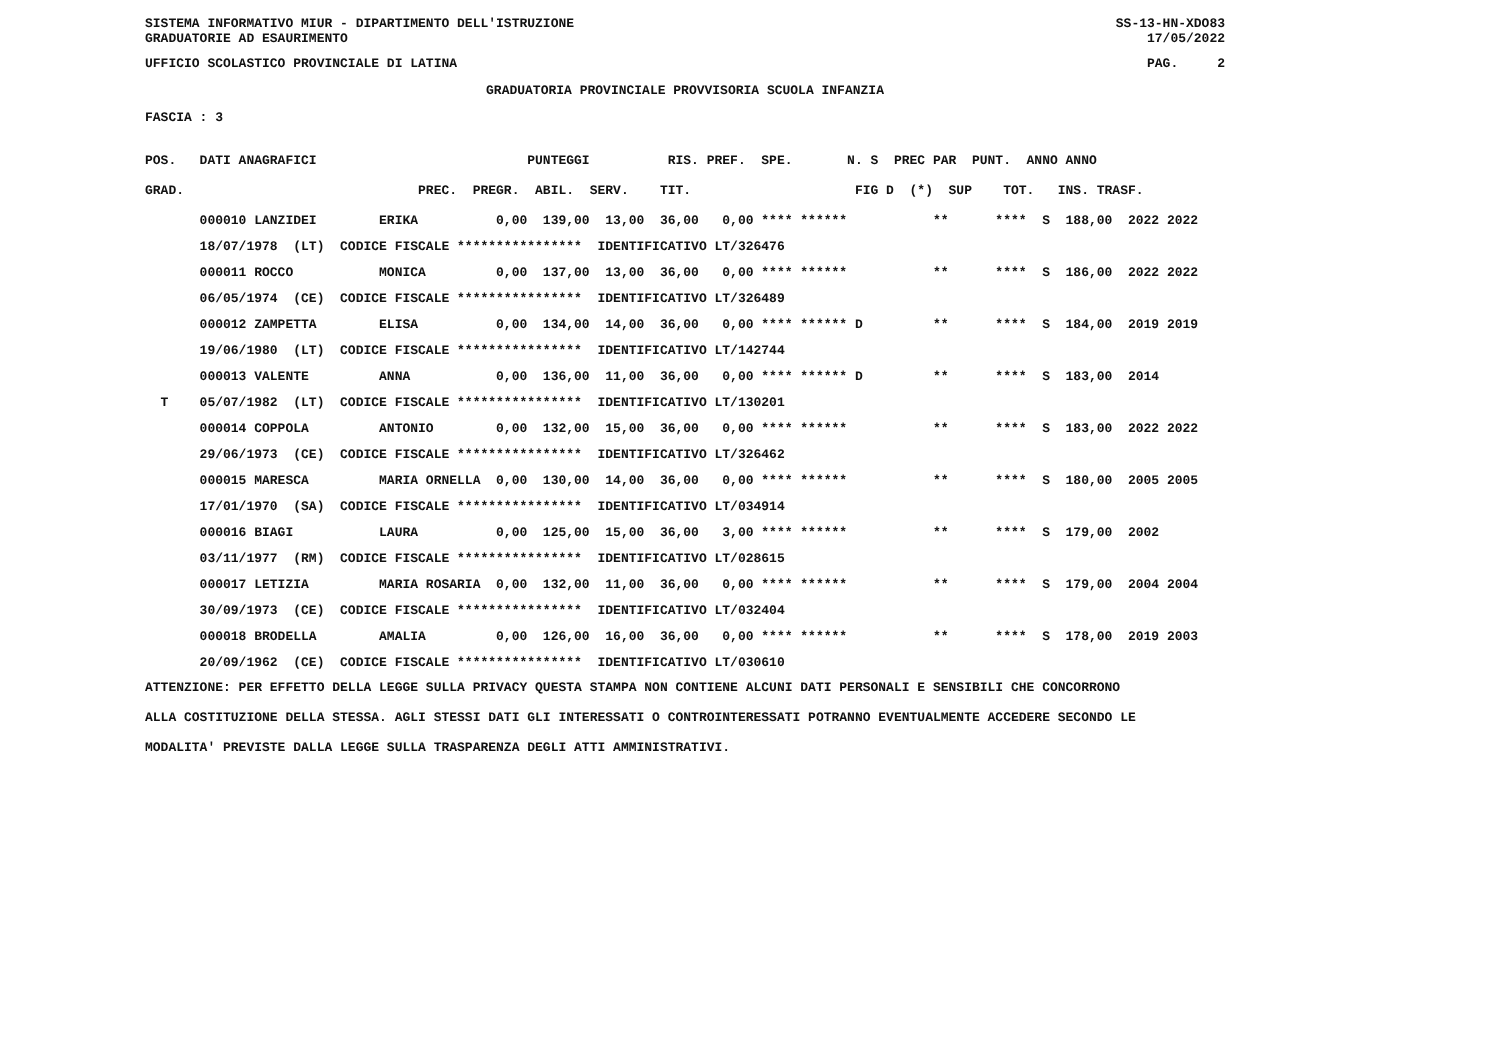SISTEMA INFORMATIVO MIUR - DIPARTIMENTO DELL'ISTRUZIONE SS-13-HN-XDO83
GRADUATORIE AD ESAURIMENTO 17/05/2022
UFFICIO SCOLASTICO PROVINCIALE DI LATINA PAG. 2
GRADUATORIA PROVINCIALE PROVVISORIA SCUOLA INFANZIA
FASCIA : 3
| POS. DATI ANAGRAFICI PUNTEGGI RIS. PREF. SPE. N. S PREC PAR PUNT. ANNO ANNO |
| --- |
| GRAD. PREC. PREGR. ABIL. SERV. TIT. FIG D (*) SUP TOT. INS. TRASF. |
| 000010 LANZIDEI ERIKA 0,00 139,00 13,00 36,00 0,00 **** ****** ** **** S 188,00 2022 2022 |
| 18/07/1978 (LT) CODICE FISCALE **************** IDENTIFICATIVO LT/326476 |
| 000011 ROCCO MONICA 0,00 137,00 13,00 36,00 0,00 **** ****** ** **** S 186,00 2022 2022 |
| 06/05/1974 (CE) CODICE FISCALE **************** IDENTIFICATIVO LT/326489 |
| 000012 ZAMPETTA ELISA 0,00 134,00 14,00 36,00 0,00 **** ****** D ** **** S 184,00 2019 2019 |
| 19/06/1980 (LT) CODICE FISCALE **************** IDENTIFICATIVO LT/142744 |
| 000013 VALENTE ANNA 0,00 136,00 11,00 36,00 0,00 **** ****** D ** **** S 183,00 2014 |
| T 05/07/1982 (LT) CODICE FISCALE **************** IDENTIFICATIVO LT/130201 |
| 000014 COPPOLA ANTONIO 0,00 132,00 15,00 36,00 0,00 **** ****** ** **** S 183,00 2022 2022 |
| 29/06/1973 (CE) CODICE FISCALE **************** IDENTIFICATIVO LT/326462 |
| 000015 MARESCA MARIA ORNELLA 0,00 130,00 14,00 36,00 0,00 **** ****** ** **** S 180,00 2005 2005 |
| 17/01/1970 (SA) CODICE FISCALE **************** IDENTIFICATIVO LT/034914 |
| 000016 BIAGI LAURA 0,00 125,00 15,00 36,00 3,00 **** ****** ** **** S 179,00 2002 |
| 03/11/1977 (RM) CODICE FISCALE **************** IDENTIFICATIVO LT/028615 |
| 000017 LETIZIA MARIA ROSARIA 0,00 132,00 11,00 36,00 0,00 **** ****** ** **** S 179,00 2004 2004 |
| 30/09/1973 (CE) CODICE FISCALE **************** IDENTIFICATIVO LT/032404 |
| 000018 BRODELLA AMALIA 0,00 126,00 16,00 36,00 0,00 **** ****** ** **** S 178,00 2019 2003 |
| 20/09/1962 (CE) CODICE FISCALE **************** IDENTIFICATIVO LT/030610 |
ATTENZIONE: PER EFFETTO DELLA LEGGE SULLA PRIVACY QUESTA STAMPA NON CONTIENE ALCUNI DATI PERSONALI E SENSIBILI CHE CONCORRONO
ALLA COSTITUZIONE DELLA STESSA. AGLI STESSI DATI GLI INTERESSATI O CONTROINTERESSATI POTRANNO EVENTUALMENTE ACCEDERE SECONDO LE
MODALITA' PREVISTE DALLA LEGGE SULLA TRASPARENZA DEGLI ATTI AMMINISTRATIVI.